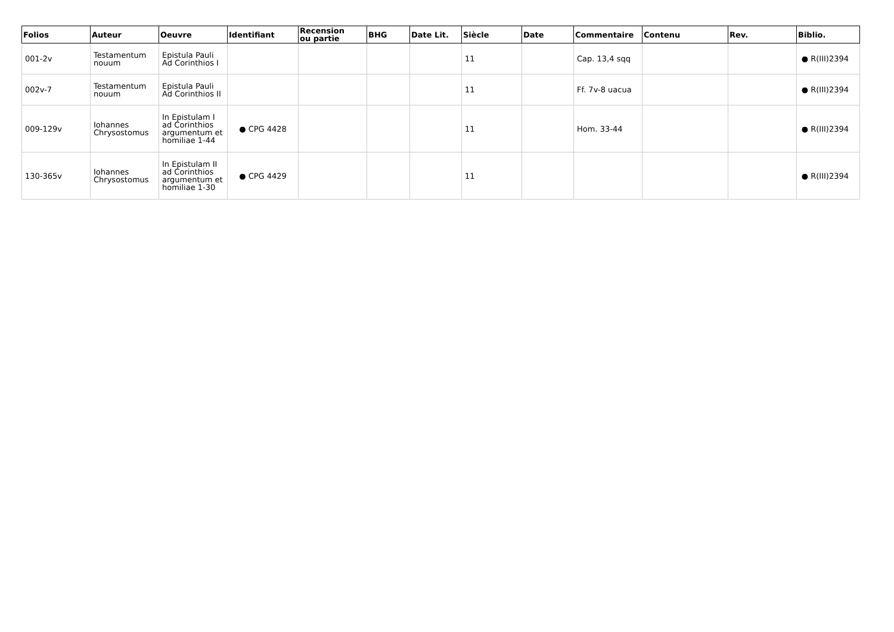| Folios | Auteur | Oeuvre | Identifiant | Recension ou partie | BHG | Date Lit. | Siècle | Date | Commentaire | Contenu | Rev. | Biblio. |
| --- | --- | --- | --- | --- | --- | --- | --- | --- | --- | --- | --- | --- |
| 001-2v | Testamentum nouum | Epistula Pauli Ad Corinthios I | | | | | 11 | | Cap. 13,4 sqq | | | ● R(III)2394 |
| 002v-7 | Testamentum nouum | Epistula Pauli Ad Corinthios II | | | | | 11 | | Ff. 7v-8 uacua | | | ● R(III)2394 |
| 009-129v | Iohannes Chrysostomus | In Epistulam I ad Corinthios argumentum et homiliae 1-44 | ● CPG 4428 | | | | 11 | | Hom. 33-44 | | | ● R(III)2394 |
| 130-365v | Iohannes Chrysostomus | In Epistulam II ad Corinthios argumentum et homiliae 1-30 | ● CPG 4429 | | | | 11 | | | | | ● R(III)2394 |